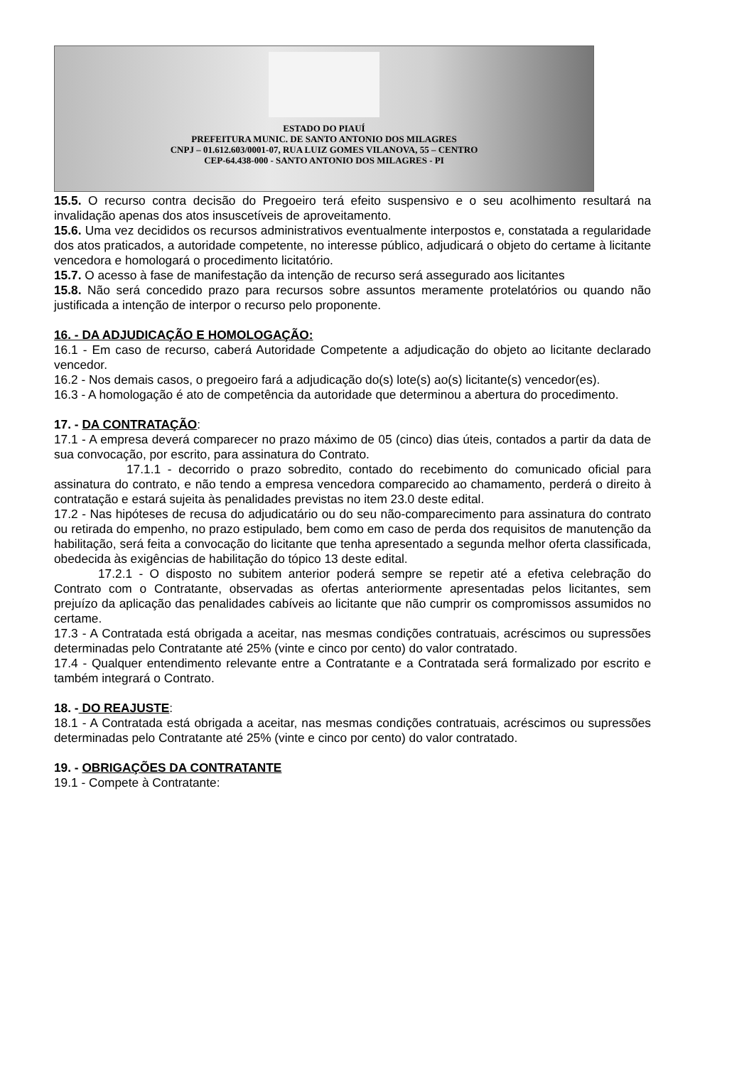ESTADO DO PIAUÍ
PREFEITURA MUNIC. DE SANTO ANTONIO DOS MILAGRES
CNPJ – 01.612.603/0001-07, RUA LUIZ GOMES VILANOVA, 55 – CENTRO
CEP-64.438-000 - SANTO ANTONIO DOS MILAGRES - PI
15.5. O recurso contra decisão do Pregoeiro terá efeito suspensivo e o seu acolhimento resultará na invalidação apenas dos atos insuscetíveis de aproveitamento.
15.6. Uma vez decididos os recursos administrativos eventualmente interpostos e, constatada a regularidade dos atos praticados, a autoridade competente, no interesse público, adjudicará o objeto do certame à licitante vencedora e homologará o procedimento licitatório.
15.7. O acesso à fase de manifestação da intenção de recurso será assegurado aos licitantes
15.8. Não será concedido prazo para recursos sobre assuntos meramente protelatórios ou quando não justificada a intenção de interpor o recurso pelo proponente.
16. - DA ADJUDICAÇÃO E HOMOLOGAÇÃO:
16.1 - Em caso de recurso, caberá Autoridade Competente a adjudicação do objeto ao licitante declarado vencedor.
16.2 - Nos demais casos, o pregoeiro fará a adjudicação do(s) lote(s) ao(s) licitante(s) vencedor(es).
16.3 - A homologação é ato de competência da autoridade que determinou a abertura do procedimento.
17. - DA CONTRATAÇÃO:
17.1 - A empresa deverá comparecer no prazo máximo de 05 (cinco) dias úteis, contados a partir da data de sua convocação, por escrito, para assinatura do Contrato.
17.1.1 - decorrido o prazo sobredito, contado do recebimento do comunicado oficial para assinatura do contrato, e não tendo a empresa vencedora comparecido ao chamamento, perderá o direito à contratação e estará sujeita às penalidades previstas no item 23.0 deste edital.
17.2 - Nas hipóteses de recusa do adjudicatário ou do seu não-comparecimento para assinatura do contrato ou retirada do empenho, no prazo estipulado, bem como em caso de perda dos requisitos de manutenção da habilitação, será feita a convocação do licitante que tenha apresentado a segunda melhor oferta classificada, obedecida às exigências de habilitação do tópico 13 deste edital.
17.2.1 - O disposto no subitem anterior poderá sempre se repetir até a efetiva celebração do Contrato com o Contratante, observadas as ofertas anteriormente apresentadas pelos licitantes, sem prejuízo da aplicação das penalidades cabíveis ao licitante que não cumprir os compromissos assumidos no certame.
17.3 - A Contratada está obrigada a aceitar, nas mesmas condições contratuais, acréscimos ou supressões determinadas pelo Contratante até 25% (vinte e cinco por cento) do valor contratado.
17.4 - Qualquer entendimento relevante entre a Contratante e a Contratada será formalizado por escrito e também integrará o Contrato.
18. - DO REAJUSTE:
18.1 - A Contratada está obrigada a aceitar, nas mesmas condições contratuais, acréscimos ou supressões determinadas pelo Contratante até 25% (vinte e cinco por cento) do valor contratado.
19. - OBRIGAÇÕES DA CONTRATANTE
19.1 - Compete à Contratante: